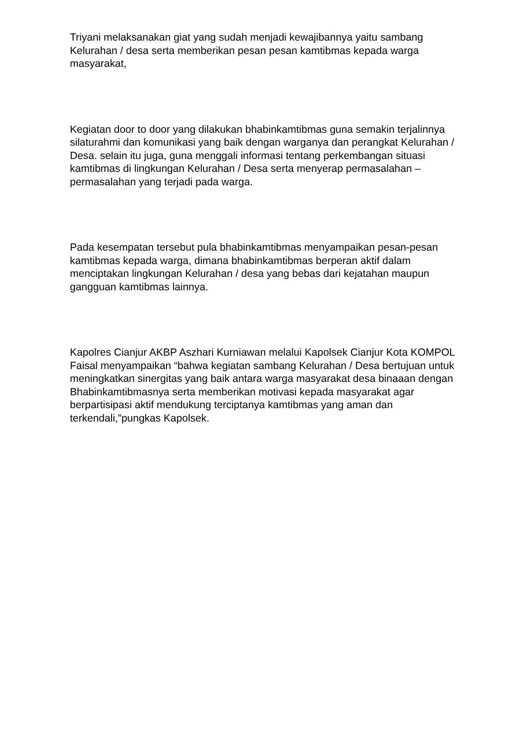Triyani melaksanakan giat yang sudah menjadi kewajibannya yaitu sambang Kelurahan / desa serta memberikan pesan pesan kamtibmas kepada warga masyarakat,
Kegiatan door to door yang dilakukan bhabinkamtibmas guna semakin terjalinnya silaturahmi dan komunikasi yang baik dengan warganya dan perangkat Kelurahan / Desa. selain itu juga, guna menggali informasi tentang perkembangan situasi kamtibmas di lingkungan Kelurahan / Desa serta menyerap permasalahan – permasalahan yang terjadi pada warga.
Pada kesempatan tersebut pula bhabinkamtibmas menyampaikan pesan-pesan kamtibmas kepada warga, dimana bhabinkamtibmas berperan aktif dalam menciptakan lingkungan Kelurahan / desa yang bebas dari kejatahan maupun gangguan kamtibmas lainnya.
Kapolres Cianjur AKBP Aszhari Kurniawan melalui Kapolsek Cianjur Kota KOMPOL Faisal menyampaikan “bahwa kegiatan sambang Kelurahan / Desa bertujuan untuk meningkatkan sinergitas yang baik antara warga masyarakat desa binaaan dengan Bhabinkamtibmasnya serta memberikan motivasi kepada masyarakat agar berpartisipasi aktif mendukung terciptanya kamtibmas yang aman dan terkendali,”pungkas Kapolsek.